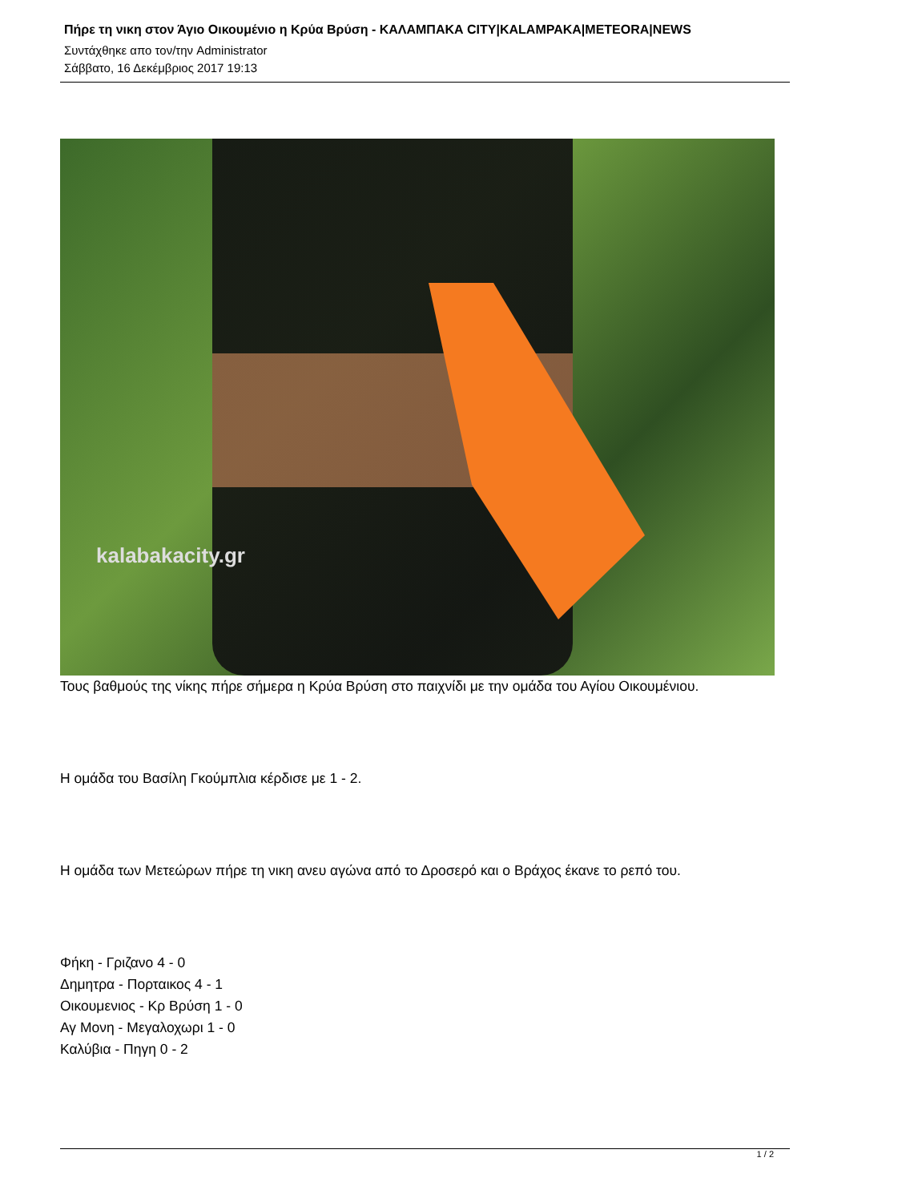Πήρε τη νικη στον Άγιο Οικουμένιο η Κρύα Βρύση - ΚΑΛΑΜΠΑΚΑ CITY|KALAMPAKA|METEORA|NEWS
Συντάχθηκε απο τον/την Administrator
Σάββατο, 16 Δεκέμβριος 2017 19:13
kalabakacity.gr
Τους βαθμούς της νίκης πήρε σήμερα η Κρύα Βρύση στο παιχνίδι με την ομάδα του Αγίου Οικουμένιου.
Η ομάδα του Βασίλη Γκούμπλια κέρδισε με 1 - 2.
Η ομάδα των Μετεώρων πήρε τη νικη ανευ αγώνα από το Δροσερό και ο Βράχος έκανε το ρεπό του.
Φήκη - Γριζανο 4 - 0
Δημητρα - Πορταικος 4 - 1
Οικουμενιος - Κρ Βρύση 1 - 0
Αγ Μονη - Μεγαλοχωρι 1 - 0
Καλύβια - Πηγη 0 - 2
1 / 2